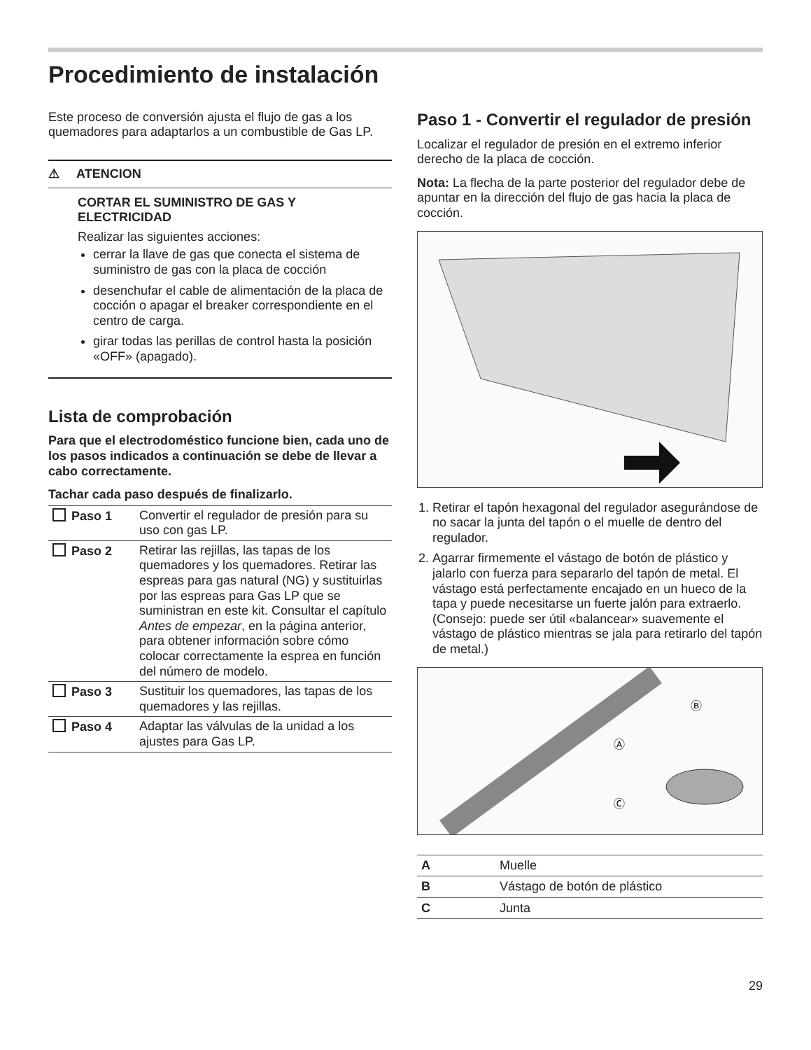Procedimiento de instalación
Este proceso de conversión ajusta el flujo de gas a los quemadores para adaptarlos a un combustible de Gas LP.
⚠ ATENCION
CORTAR EL SUMINISTRO DE GAS Y ELECTRICIDAD
Realizar las siguientes acciones:
cerrar la llave de gas que conecta el sistema de suministro de gas con la placa de cocción
desenchufar el cable de alimentación de la placa de cocción o apagar el breaker correspondiente en el centro de carga.
girar todas las perillas de control hasta la posición «OFF» (apagado).
Lista de comprobación
Para que el electrodoméstico funcione bien, cada uno de los pasos indicados a continuación se debe de llevar a cabo correctamente.
Tachar cada paso después de finalizarlo.
| Paso 1 | Convertir el regulador de presión para su uso con gas LP. |
| Paso 2 | Retirar las rejillas, las tapas de los quemadores y los quemadores. Retirar las espreas para gas natural (NG) y sustituirlas por las espreas para Gas LP que se suministran en este kit. Consultar el capítulo Antes de empezar , en la página anterior, para obtener información sobre cómo colocar correctamente la esprea en función del número de modelo. |
| Paso 3 | Sustituir los quemadores, las tapas de los quemadores y las rejillas. |
| Paso 4 | Adaptar las válvulas de la unidad a los ajustes para Gas LP. |
Paso 1 - Convertir el regulador de presión
Localizar el regulador de presión en el extremo inferior derecho de la placa de cocción.
Nota: La flecha de la parte posterior del regulador debe de apuntar en la dirección del flujo de gas hacia la placa de cocción.
1. Retirar el tapón hexagonal del regulador asegurándose de no sacar la junta del tapón o el muelle de dentro del regulador.
2. Agarrar firmemente el vástago de botón de plástico y jalarlo con fuerza para separarlo del tapón de metal. El vástago está perfectamente encajado en un hueco de la tapa y puede necesitarse un fuerte jalón para extraerlo. (Consejo: puede ser útil «balancear» suavemente el vástago de plástico mientras se jala para retirarlo del tapón de metal.)
Ⓑ
Ⓐ
Ⓒ
| A | Muelle |
| B | Vástago de botón de plástico |
| C | Junta |
29